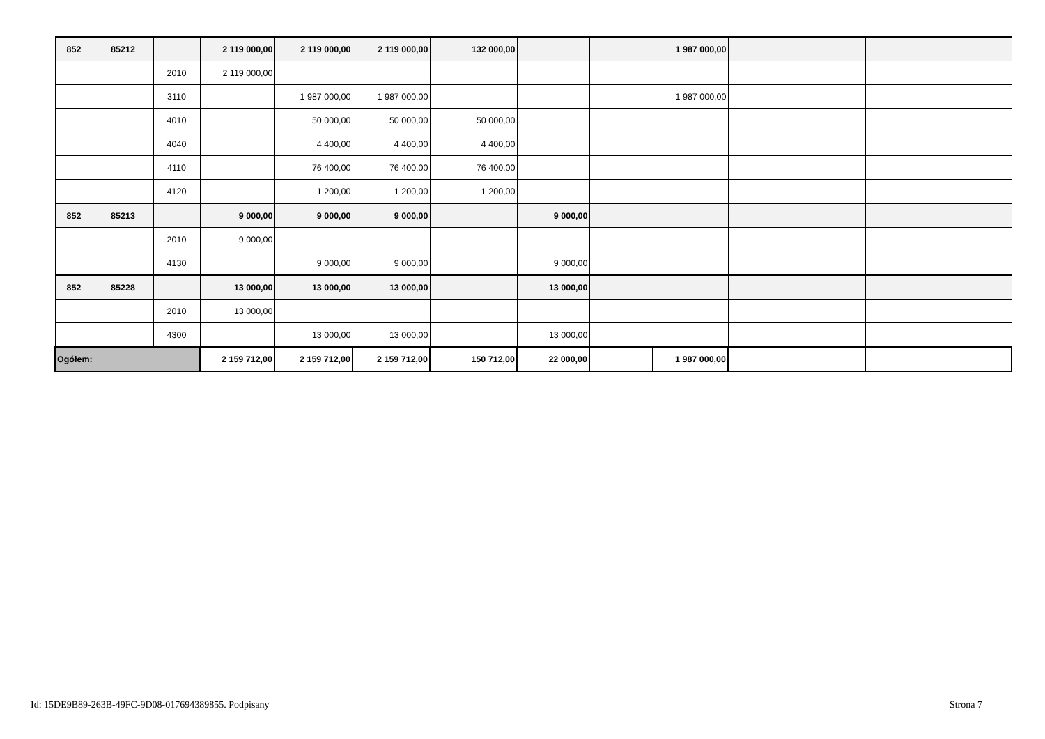| 852 | 85212 | | 2 119 000,00 | 2 119 000,00 | 2 119 000,00 | 132 000,00 | | | 1 987 000,00 | | |
| | | 2010 | 2 119 000,00 | | | | | | | | |
| | | 3110 | | 1 987 000,00 | 1 987 000,00 | | | | 1 987 000,00 | | |
| | | 4010 | | 50 000,00 | 50 000,00 | 50 000,00 | | | | | |
| | | 4040 | | 4 400,00 | 4 400,00 | 4 400,00 | | | | | |
| | | 4110 | | 76 400,00 | 76 400,00 | 76 400,00 | | | | | |
| | | 4120 | | 1 200,00 | 1 200,00 | 1 200,00 | | | | | |
| 852 | 85213 | | 9 000,00 | 9 000,00 | 9 000,00 | | 9 000,00 | | | | |
| | | 2010 | 9 000,00 | | | | | | | | |
| | | 4130 | | 9 000,00 | 9 000,00 | | 9 000,00 | | | | |
| 852 | 85228 | | 13 000,00 | 13 000,00 | 13 000,00 | | 13 000,00 | | | | |
| | | 2010 | 13 000,00 | | | | | | | | |
| | | 4300 | | 13 000,00 | 13 000,00 | | 13 000,00 | | | | |
| Ogółem: | | | 2 159 712,00 | 2 159 712,00 | 2 159 712,00 | 150 712,00 | 22 000,00 | | 1 987 000,00 | | |
Id: 15DE9B89-263B-49FC-9D08-017694389855. Podpisany Strona 7